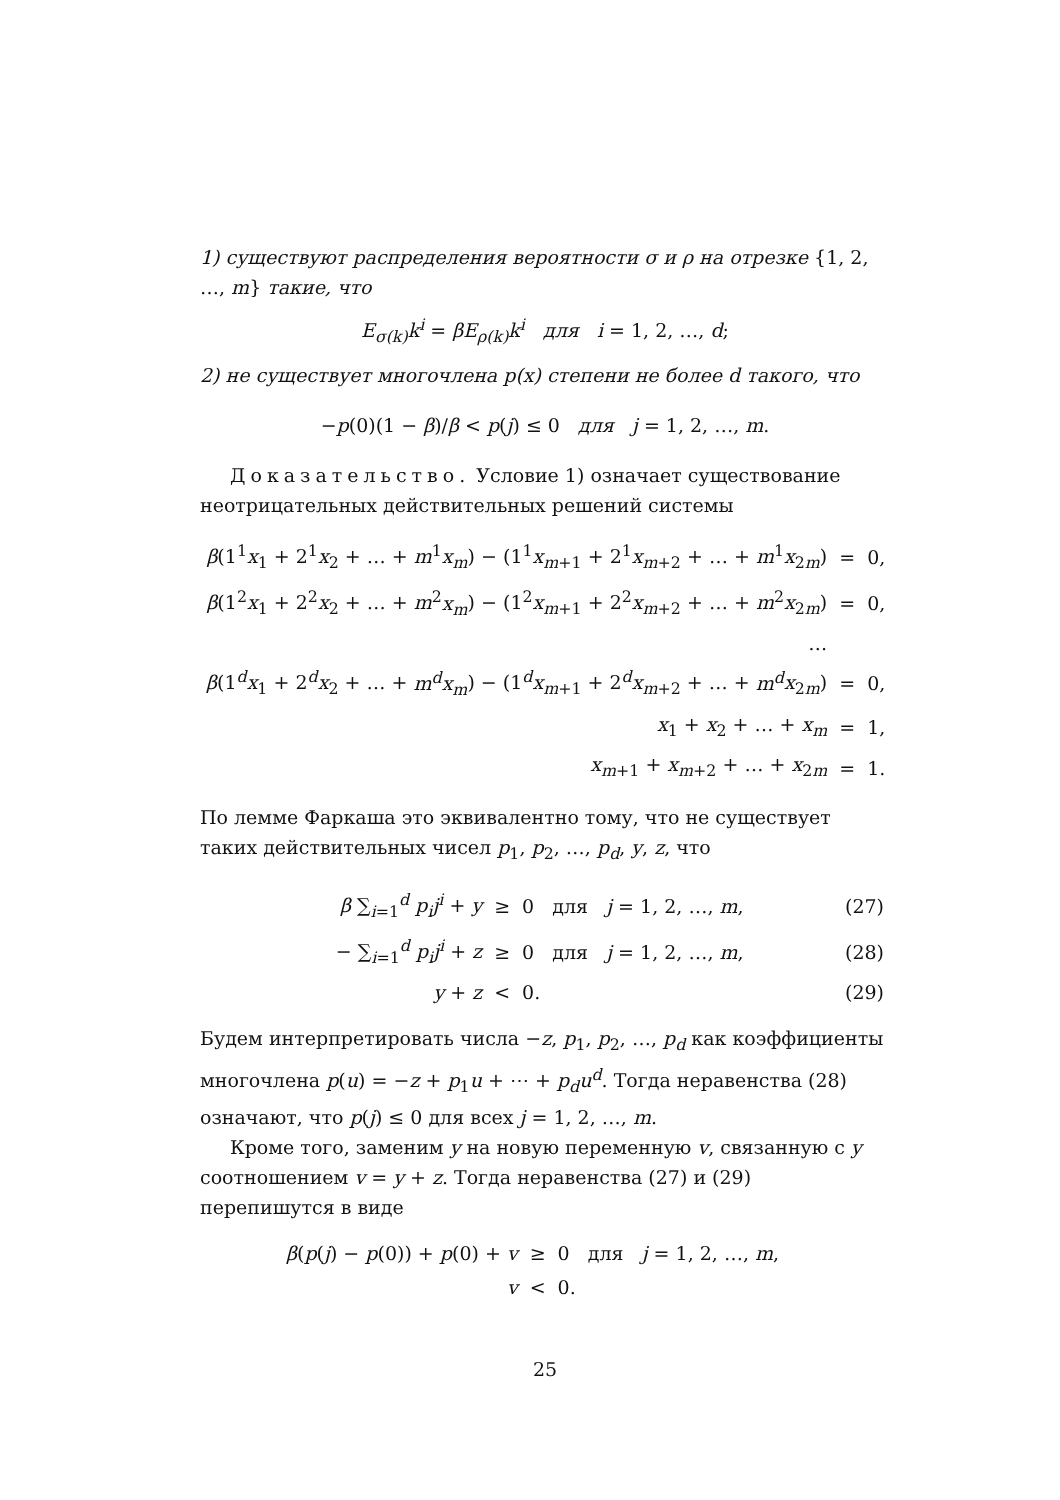1) существуют распределения вероятности σ и ρ на отрезке {1, 2, …, m} такие, что
E<sub>σ(k)</sub>k<sup>i</sup> = βE<sub>ρ(k)</sub>k<sup>i</sup> для i = 1, 2, …, d;
2) не существует многочлена p(x) степени не более d такого, что
−p(0)(1 − β)/β < p(j) ≤ 0 для j = 1, 2, …, m.
Доказательство. Условие 1) означает существование неотрицательных действительных решений системы
| β (1<sup>1</sup> x<sub>1</sub> + 2<sup>1</sup> x<sub>2</sub> + … + m<sup>1</sup> x<sub>m</sub> ) − (1<sup>1</sup> x<sub>m+1</sub> + 2<sup>1</sup> x<sub>m+2</sub> + … + m<sup>1</sup> x<sub>2m</sub>) | = | 0, |
| β (1<sup>2</sup> x<sub>1</sub> + 2<sup>2</sup> x<sub>2</sub> + … + m<sup>2</sup> x<sub>m</sub> ) − (1<sup>2</sup> x<sub>m+1</sub> + 2<sup>2</sup> x<sub>m+2</sub> + … + m<sup>2</sup> x<sub>2m</sub>) | = | 0, |
| … | | |
| β (1<sup>d</sup> x<sub>1</sub> + 2<sup>d</sup> x<sub>2</sub> + … + m<sup>d</sup>x<sub>m</sub> ) − (1<sup>d</sup> x<sub>m+1</sub> + 2<sup>d</sup> x<sub>m+2</sub> + … + m<sup>d</sup> x<sub>2m</sub>) | = | 0, |
| x<sub>1</sub> + x<sub>2</sub> + … + x<sub>m</sub> | = | 1, |
| x<sub>m+1</sub> + x<sub>m+2</sub> + … + x<sub>2m</sub> | = | 1. |
По лемме Фаркаша это эквивалентно тому, что не существует таких действительных чисел p<sub>1</sub>, p<sub>2</sub>, …, p<sub>d</sub>, y, z, что
| β ∑<sub>i=1</sub><sup>d</sup> p<sub>i</sub>j<sup>i</sup> + y | ≥ | 0 для j = 1, 2, …, m , | (27) |
| − ∑<sub>i=1</sub><sup>d</sup> p<sub>i</sub>j<sup>i</sup> + z | ≥ | 0 для j = 1, 2, …, m , | (28) |
| y + z | < | 0. | (29) |
Будем интерпретировать числа −z, p<sub>1</sub>, p<sub>2</sub>, …, p<sub>d</sub> как коэффициенты многочлена p(u) = −z + p<sub>1</sub>u + ⋯ + p<sub>d</sub>u<sup>d</sup>. Тогда неравенства (28) означают, что p(j) ≤ 0 для всех j = 1, 2, …, m.
Кроме того, заменим y на новую переменную v, связанную с y соотношением v = y + z. Тогда неравенства (27) и (29) перепишутся в виде
| β ( p ( j ) − p (0)) + p (0) + v | ≥ | 0 для j = 1, 2, …, m , |
| v | < | 0. |
25